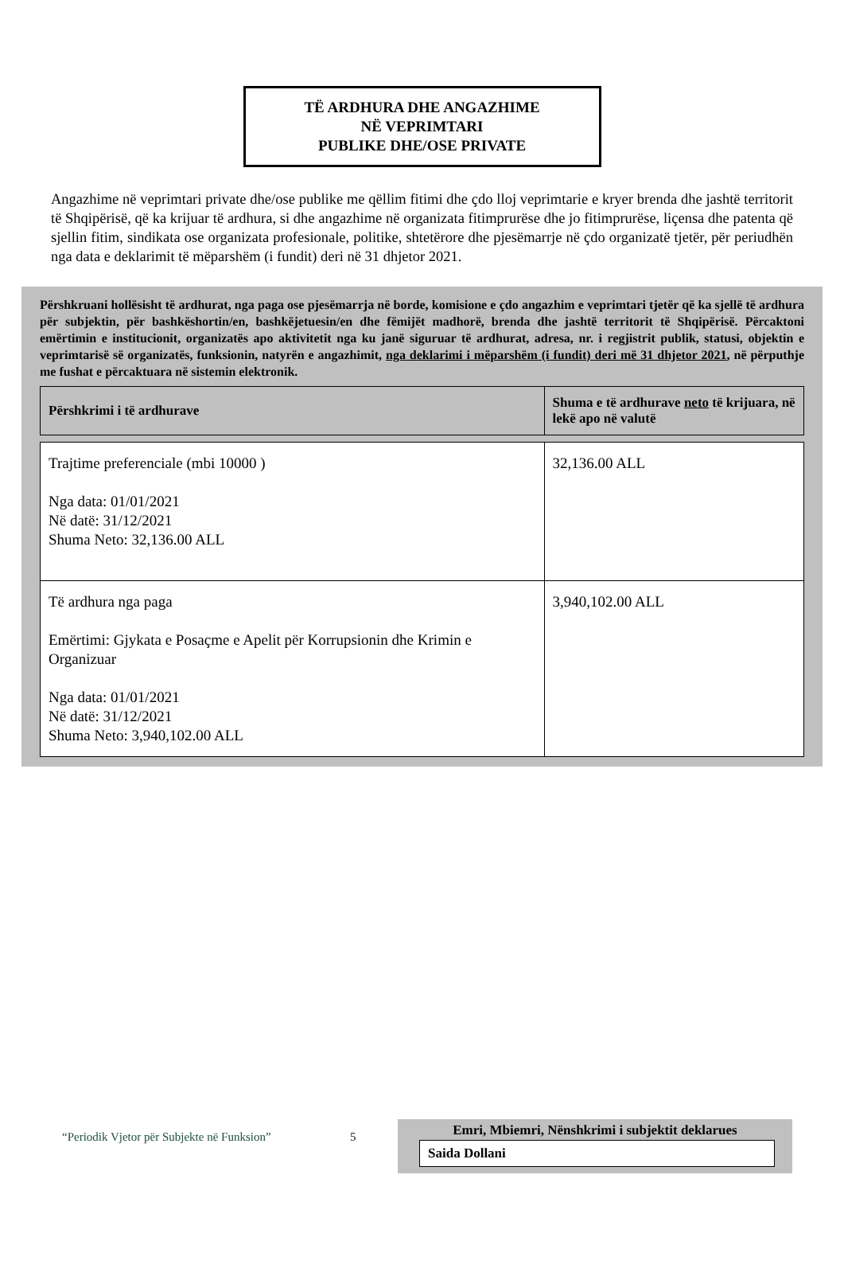TË ARDHURA DHE ANGAZHIME
NË VEPRIMTARI
PUBLIKE DHE/OSE PRIVATE
Angazhime në veprimtari private dhe/ose publike me qëllim fitimi dhe çdo lloj veprimtarie e kryer brenda dhe jashtë territorit të Shqipërisë, që ka krijuar të ardhura, si dhe angazhime në organizata fitimprurëse dhe jo fitimprurëse, liçensa dhe patenta që sjellin fitim, sindikata ose organizata profesionale, politike, shtetërore dhe pjesëmarrje në çdo organizatë tjetër, për periudhën nga data e deklarimit të mëparshëm (i fundit) deri në 31 dhjetor 2021.
Përshkruani hollësisht të ardhurat, nga paga ose pjesëmarrja në borde, komisione e çdo angazhim e veprimtari tjetër që ka sjellë të ardhura për subjektin, për bashkëshortin/en, bashkëjetuesin/en dhe fëmijët madhorë, brenda dhe jashtë territorit të Shqipërisë. Përcaktoni emërtimin e institucionit, organizatës apo aktivitetit nga ku janë siguruar të ardhurat, adresa, nr. i regjistrit publik, statusi, objektin e veprimtarisë së organizatës, funksionin, natyrën e angazhimit, nga deklarimi i mëparshëm (i fundit) deri më 31 dhjetor 2021, në përputhje me fushat e përcaktuara në sistemin elektronik.
| Përshkrimi i të ardhurave | Shuma e të ardhurave neto të krijuara, në lekë apo në valutë |
| --- | --- |
| Trajtime preferenciale (mbi 10000 ) Nga data: 01/01/2021 Në datë: 31/12/2021 Shuma Neto: 32,136.00 ALL | 32,136.00 ALL |
| Të ardhura nga paga Emërtimi: Gjykata e Posaçme e Apelit për Korrupsionin dhe Krimin e Organizuar Nga data: 01/01/2021 Në datë: 31/12/2021 Shuma Neto: 3,940,102.00 ALL | 3,940,102.00 ALL |
“Periodik Vjetor për Subjekte në Funksion” 5
Emri, Mbiemri, Nënshkrimi i subjektit deklarues
Saida Dollani